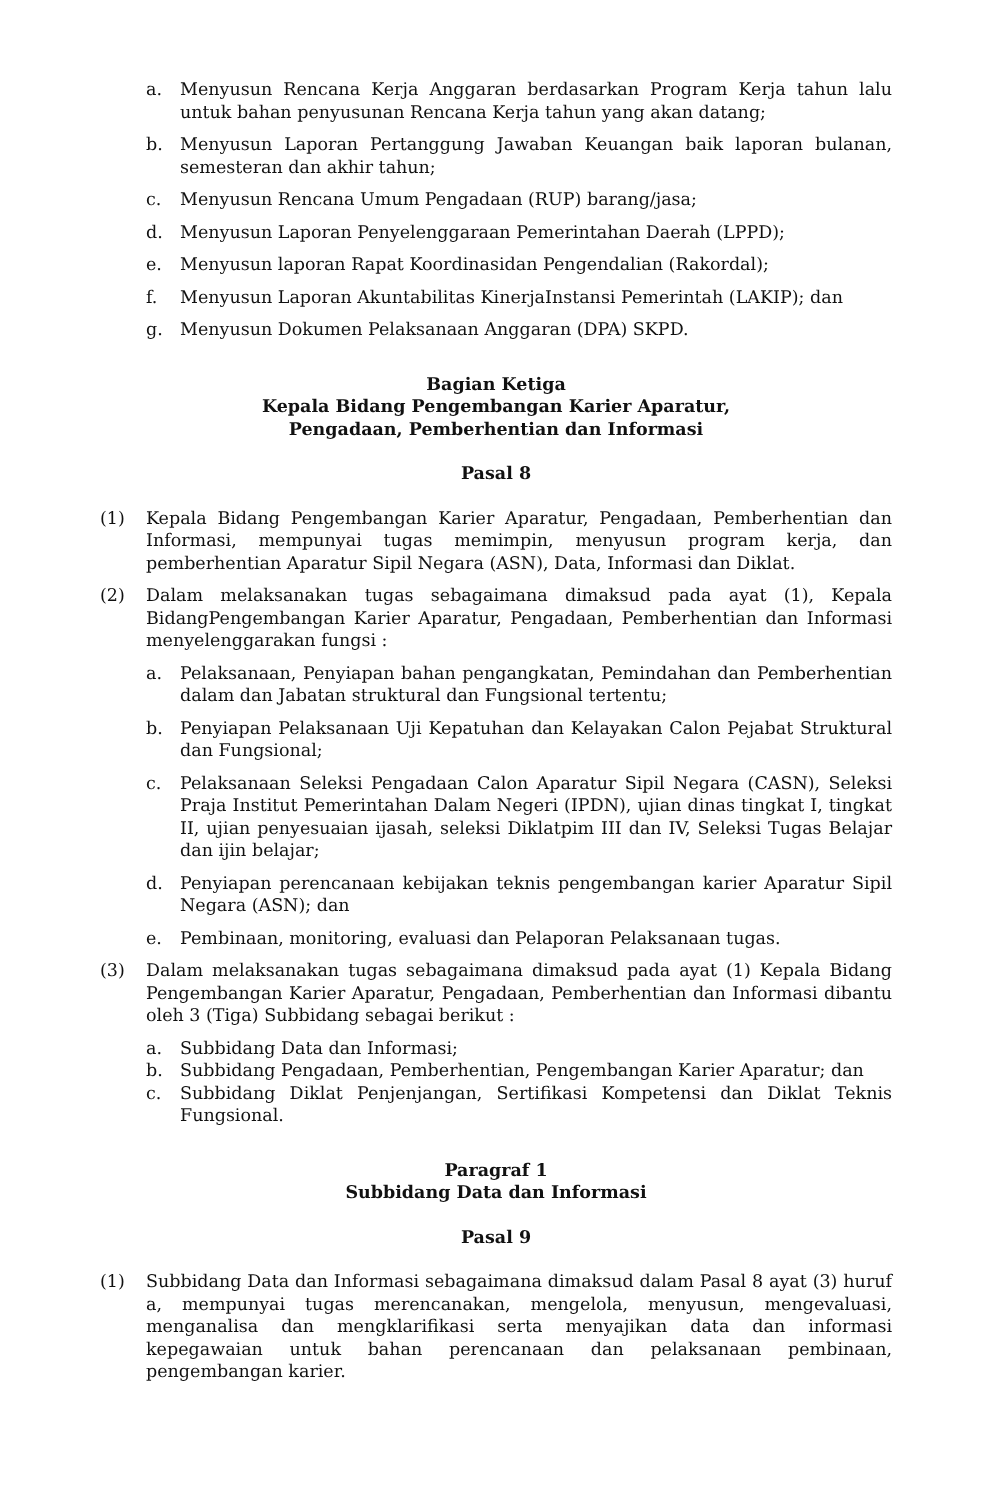a. Menyusun Rencana Kerja Anggaran berdasarkan Program Kerja tahun lalu untuk bahan penyusunan Rencana Kerja tahun yang akan datang;
b. Menyusun Laporan Pertanggung Jawaban Keuangan baik laporan bulanan, semesteran dan akhir tahun;
c. Menyusun Rencana Umum Pengadaan (RUP) barang/jasa;
d. Menyusun Laporan Penyelenggaraan Pemerintahan Daerah (LPPD);
e. Menyusun laporan Rapat Koordinasidan Pengendalian (Rakordal);
f. Menyusun Laporan Akuntabilitas KinerjaInstansi Pemerintah (LAKIP); dan
g. Menyusun Dokumen Pelaksanaan Anggaran (DPA) SKPD.
Bagian Ketiga
Kepala Bidang Pengembangan Karier Aparatur,
Pengadaan, Pemberhentian dan Informasi
Pasal 8
(1) Kepala Bidang Pengembangan Karier Aparatur, Pengadaan, Pemberhentian dan Informasi, mempunyai tugas memimpin, menyusun program kerja, dan pemberhentian Aparatur Sipil Negara (ASN), Data, Informasi dan Diklat.
(2) Dalam melaksanakan tugas sebagaimana dimaksud pada ayat (1), Kepala BidangPengembangan Karier Aparatur, Pengadaan, Pemberhentian dan Informasi menyelenggarakan fungsi :
a. Pelaksanaan, Penyiapan bahan pengangkatan, Pemindahan dan Pemberhentian dalam dan Jabatan struktural dan Fungsional tertentu;
b. Penyiapan Pelaksanaan Uji Kepatuhan dan Kelayakan Calon Pejabat Struktural dan Fungsional;
c. Pelaksanaan Seleksi Pengadaan Calon Aparatur Sipil Negara (CASN), Seleksi Praja Institut Pemerintahan Dalam Negeri (IPDN), ujian dinas tingkat I, tingkat II, ujian penyesuaian ijasah, seleksi Diklatpim III dan IV, Seleksi Tugas Belajar dan ijin belajar;
d. Penyiapan perencanaan kebijakan teknis pengembangan karier Aparatur Sipil Negara (ASN); dan
e. Pembinaan, monitoring, evaluasi dan Pelaporan Pelaksanaan tugas.
(3) Dalam melaksanakan tugas sebagaimana dimaksud pada ayat (1) Kepala Bidang Pengembangan Karier Aparatur, Pengadaan, Pemberhentian dan Informasi dibantu oleh 3 (Tiga) Subbidang sebagai berikut :
a. Subbidang Data dan Informasi;
b. Subbidang Pengadaan, Pemberhentian, Pengembangan Karier Aparatur; dan
c. Subbidang Diklat Penjenjangan, Sertifikasi Kompetensi dan Diklat Teknis Fungsional.
Paragraf 1
Subbidang Data dan Informasi
Pasal 9
(1) Subbidang Data dan Informasi sebagaimana dimaksud dalam Pasal 8 ayat (3) huruf a, mempunyai tugas merencanakan, mengelola, menyusun, mengevaluasi, menganalisa dan mengklarifikasi serta menyajikan data dan informasi kepegawaian untuk bahan perencanaan dan pelaksanaan pembinaan, pengembangan karier.